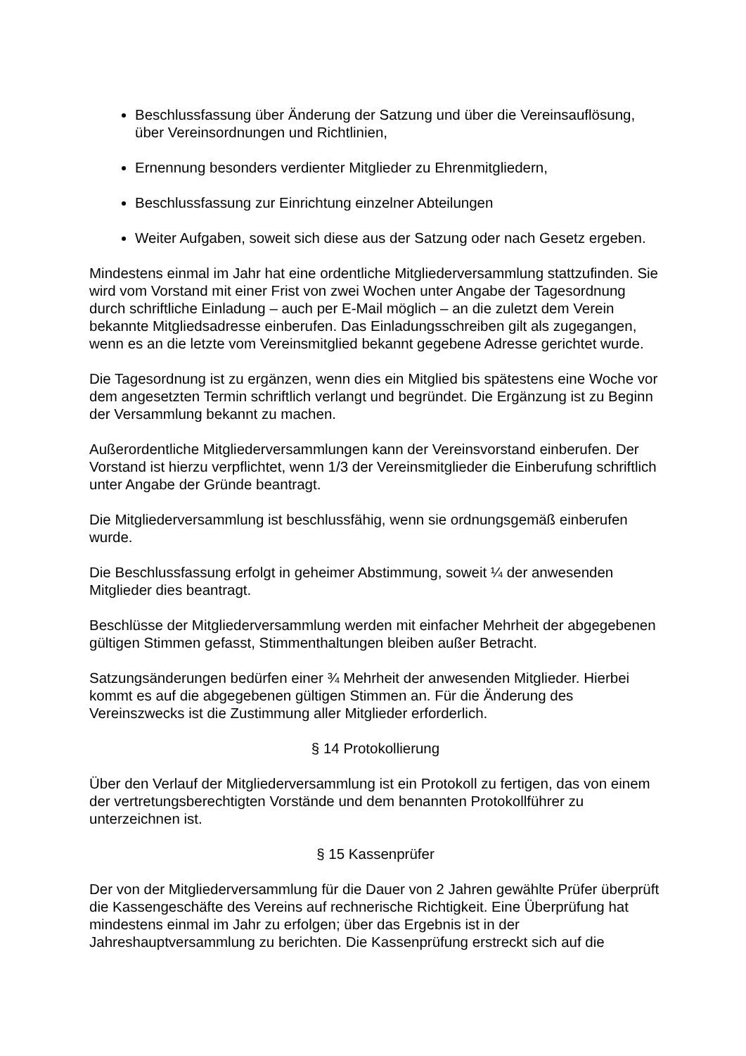Beschlussfassung über Änderung der Satzung und über die Vereinsauflösung, über Vereinsordnungen und Richtlinien,
Ernennung besonders verdienter Mitglieder zu Ehrenmitgliedern,
Beschlussfassung zur Einrichtung einzelner Abteilungen
Weiter Aufgaben, soweit sich diese aus der Satzung oder nach Gesetz ergeben.
Mindestens einmal im Jahr hat eine ordentliche Mitgliederversammlung stattzufinden. Sie wird vom Vorstand mit einer Frist von zwei Wochen unter Angabe der Tagesordnung durch schriftliche Einladung – auch per E-Mail möglich – an die zuletzt dem Verein bekannte Mitgliedsadresse einberufen. Das Einladungsschreiben gilt als zugegangen, wenn es an die letzte vom Vereinsmitglied bekannt gegebene Adresse gerichtet wurde.
Die Tagesordnung ist zu ergänzen, wenn dies ein Mitglied bis spätestens eine Woche vor dem angesetzten Termin schriftlich verlangt und begründet. Die Ergänzung ist zu Beginn der Versammlung bekannt zu machen.
Außerordentliche Mitgliederversammlungen kann der Vereinsvorstand einberufen. Der Vorstand ist hierzu verpflichtet, wenn 1/3 der Vereinsmitglieder die Einberufung schriftlich unter Angabe der Gründe beantragt.
Die Mitgliederversammlung ist beschlussfähig, wenn sie ordnungsgemäß einberufen wurde.
Die Beschlussfassung erfolgt in geheimer Abstimmung, soweit ¼ der anwesenden Mitglieder dies beantragt.
Beschlüsse der Mitgliederversammlung werden mit einfacher Mehrheit der abgegebenen gültigen Stimmen gefasst, Stimmenthaltungen bleiben außer Betracht.
Satzungsänderungen bedürfen einer ¾ Mehrheit der anwesenden Mitglieder. Hierbei kommt es auf die abgegebenen gültigen Stimmen an. Für die Änderung des Vereinszwecks ist die Zustimmung aller Mitglieder erforderlich.
§ 14 Protokollierung
Über den Verlauf der Mitgliederversammlung ist ein Protokoll zu fertigen, das von einem der vertretungsberechtigten Vorstände und dem benannten Protokollführer zu unterzeichnen ist.
§ 15 Kassenprüfer
Der von der Mitgliederversammlung für die Dauer von 2 Jahren gewählte Prüfer überprüft die Kassengeschäfte des Vereins auf rechnerische Richtigkeit. Eine Überprüfung hat mindestens einmal im Jahr zu erfolgen; über das Ergebnis ist in der Jahreshauptversammlung zu berichten. Die Kassenprüfung erstreckt sich auf die